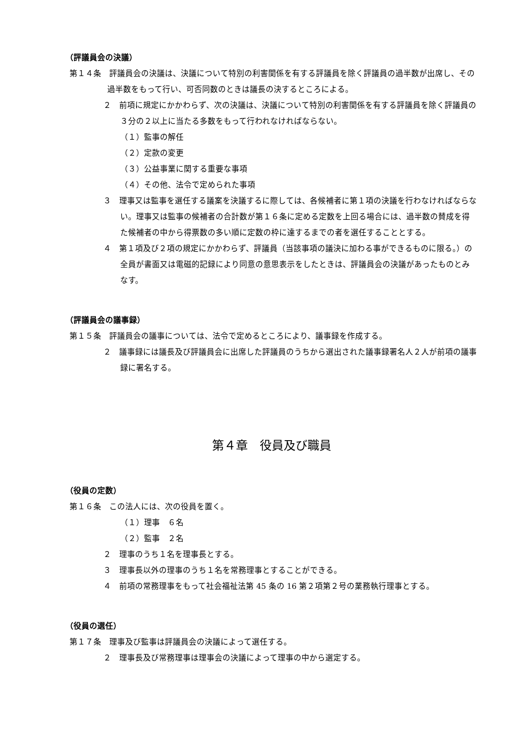（評議員会の決議）
第１４条　評議員会の決議は、決議について特別の利害関係を有する評議員を除く評議員の過半数が出席し、その過半数をもって行い、可否同数のときは議長の決するところによる。
２　前項に規定にかかわらず、次の決議は、決議について特別の利害関係を有する評議員を除く評議員の３分の２以上に当たる多数をもって行われなければならない。
（１）監事の解任
（２）定款の変更
（３）公益事業に関する重要な事項
（４）その他、法令で定められた事項
３　理事又は監事を選任する議案を決議するに際しては、各候補者に第１項の決議を行わなければならない。理事又は監事の候補者の合計数が第１６条に定める定数を上回る場合には、過半数の賛成を得た候補者の中から得票数の多い順に定数の枠に達するまでの者を選任することとする。
４　第１項及び２項の規定にかかわらず、評議員（当該事項の議決に加わる事ができるものに限る。）の全員が書面又は電磁的記録により同意の意思表示をしたときは、評議員会の決議があったものとみなす。
（評議員会の議事録）
第１５条　評議員会の議事については、法令で定めるところにより、議事録を作成する。
２　議事録には議長及び評議員会に出席した評議員のうちから選出された議事録署名人２人が前項の議事録に署名する。
第４章　役員及び職員
（役員の定数）
第１６条　この法人には、次の役員を置く。
（１）理事　６名
（２）監事　２名
２　理事のうち１名を理事長とする。
３　理事長以外の理事のうち１名を常務理事とすることができる。
４　前項の常務理事をもって社会福祉法第 45 条の 16 第２項第２号の業務執行理事とする。
（役員の選任）
第１７条　理事及び監事は評議員会の決議によって選任する。
２　理事長及び常務理事は理事会の決議によって理事の中から選定する。